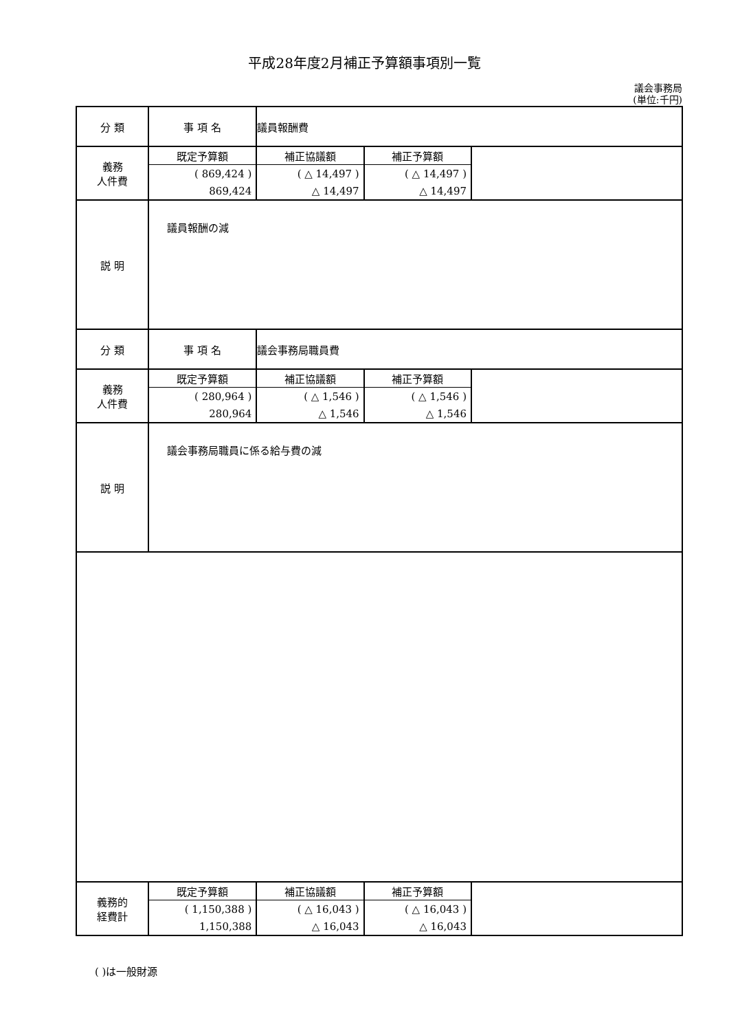平成28年度2月補正予算額事項別一覧
議会事務局
(単位:千円)
| 分 類 | 事 項 名 | 議員報酬費 |
| 義務 人件費 | / 既定予算額 / 補正協議額 / 補正予算額 / / ( 869,424 ) / ( △ 14,497 ) / ( △ 14,497 ) / / 869,424 / △ 14,497 / △ 14,497 / | |
| 説 明 | 議員報酬の減 | |
| 分 類 | 事 項 名 | 議会事務局職員費 |
| 義務 人件費 | / 既定予算額 / 補正協議額 / 補正予算額 / / ( 280,964 ) / ( △ 1,546 ) / ( △ 1,546 ) / / 280,964 / △ 1,546 / △ 1,546 / | |
| 説 明 | 議会事務局職員に係る給与費の減 | |
| 義務的 経費計 | / 既定予算額 / 補正協議額 / 補正予算額 / / ( 1,150,388 ) / ( △ 16,043 ) / ( △ 16,043 ) / / 1,150,388 / △ 16,043 / △ 16,043 / | |
( )は一般財源